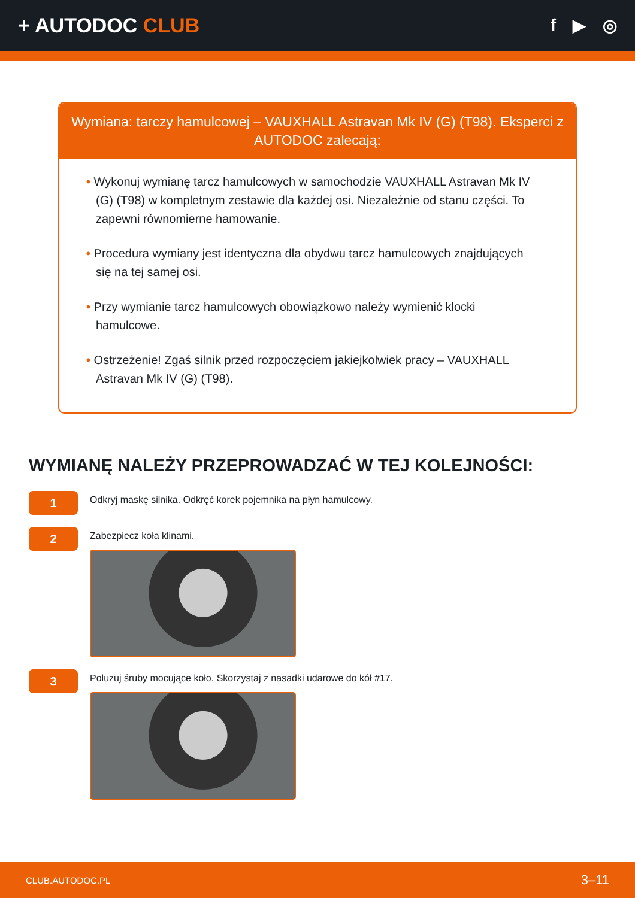+ AUTODOC CLUB
f ▶ ◎
Wymiana: tarczy hamulcowej – VAUXHALL Astravan Mk IV (G) (T98). Eksperci z AUTODOC zalecają:
• Wykonuj wymianę tarcz hamulcowych w samochodzie VAUXHALL Astravan Mk IV (G) (T98) w kompletnym zestawie dla każdej osi. Niezależnie od stanu części. To zapewni równomierne hamowanie.
• Procedura wymiany jest identyczna dla obydwu tarcz hamulcowych znajdujących się na tej samej osi.
• Przy wymianie tarcz hamulcowych obowiązkowo należy wymienić klocki hamulcowe.
• Ostrzeżenie! Zgaś silnik przed rozpoczęciem jakiejkolwiek pracy – VAUXHALL Astravan Mk IV (G) (T98).
WYMIANĘ NALEŻY PRZEPROWADZAĆ W TEJ KOLEJNOŚCI:
1
Odkryj maskę silnika. Odkręć korek pojemnika na płyn hamulcowy.
2
Zabezpiecz koła klinami.
3
Poluzuj śruby mocujące koło. Skorzystaj z nasadki udarowe do kół #17.
CLUB.AUTODOC.PL 3–11